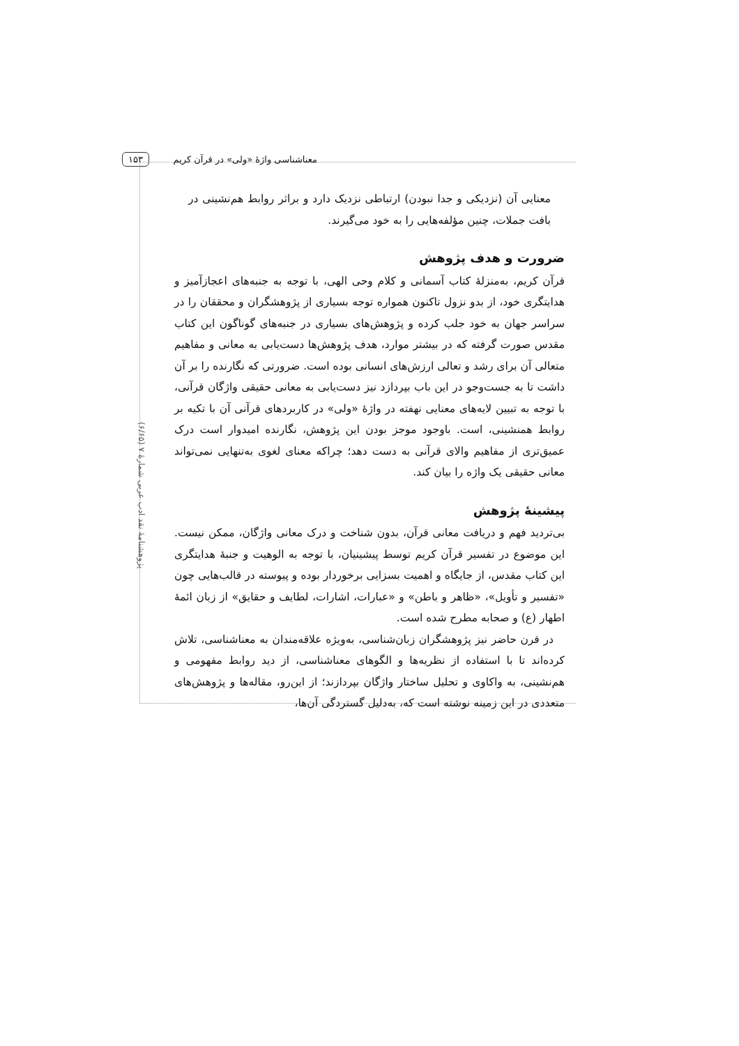معناشناسی واژهٔ «ولی» در قرآن کریم ۱۵۳
پژوهشنامهٔ نقد ادب عربی شمارهٔ ۷ (۶/۶۵)
معنایی آن (نزدیکی و جدا نبودن) ارتباطی نزدیک دارد و براثر روابط هم‌نشینی در بافت جملات، چنین مؤلفه‌هایی را به خود می‌گیرند.
ضرورت و هدف پژوهش
قرآن کریم، به‌منزلهٔ کتاب آسمانی و کلام وحی الهی، با توجه به جنبه‌های اعجازآمیز و هدایتگری خود، از بدو نزول تاکنون همواره توجه بسیاری از پژوهشگران و محققان را در سراسر جهان به خود جلب کرده و پژوهش‌های بسیاری در جنبه‌های گوناگون این کتاب مقدس صورت گرفته که در بیشتر موارد، هدف پژوهش‌ها دست‌یابی به معانی و مفاهیم متعالی آن برای رشد و تعالی ارزش‌های انسانی بوده است. ضرورتی که نگارنده را بر آن داشت تا به جست‌وجو در این باب بپردازد نیز دست‌یابی به معانی حقیقی واژگان قرآنی، با توجه به تبیین لایه‌های معنایی نهفته در واژهٔ «ولی» در کاربردهای قرآنی آن با تکیه بر روابط همنشینی، است. باوجود موجز بودن این پژوهش، نگارنده امیدوار است درک عمیق‌تری از مفاهیم والای قرآنی به دست دهد؛ چراکه معنای لغوی به‌تنهایی نمی‌تواند معانی حقیقی یک واژه را بیان کند.
پیشینهٔ پژوهش
بی‌تردید فهم و دریافت معانی قرآن، بدون شناخت و درک معانی واژگان، ممکن نیست. این موضوع در تفسیر قرآن کریم توسط پیشینیان، با توجه به الوهیت و جنبهٔ هدایتگری این کتاب مقدس، از جایگاه و اهمیت بسزایی برخوردار بوده و پیوسته در قالب‌هایی چون «تفسیر و تأویل»، «ظاهر و باطن» و «عبارات، اشارات، لطایف و حقایق» از زبان ائمهٔ اطهار (ع) و صحابه مطرح شده است.
در قرن حاضر نیز پژوهشگران زبان‌شناسی، به‌ویژه علاقه‌مندان به معناشناسی، تلاش کرده‌اند تا با استفاده از نظریه‌ها و الگوهای معناشناسی، از دید روابط مفهومی و هم‌نشینی، به واکاوی و تحلیل ساختار واژگان بپردازند؛ از این‌رو، مقاله‌ها و پژوهش‌های متعددی در این زمینه نوشته است که، به‌دلیل گستردگی آن‌ها،